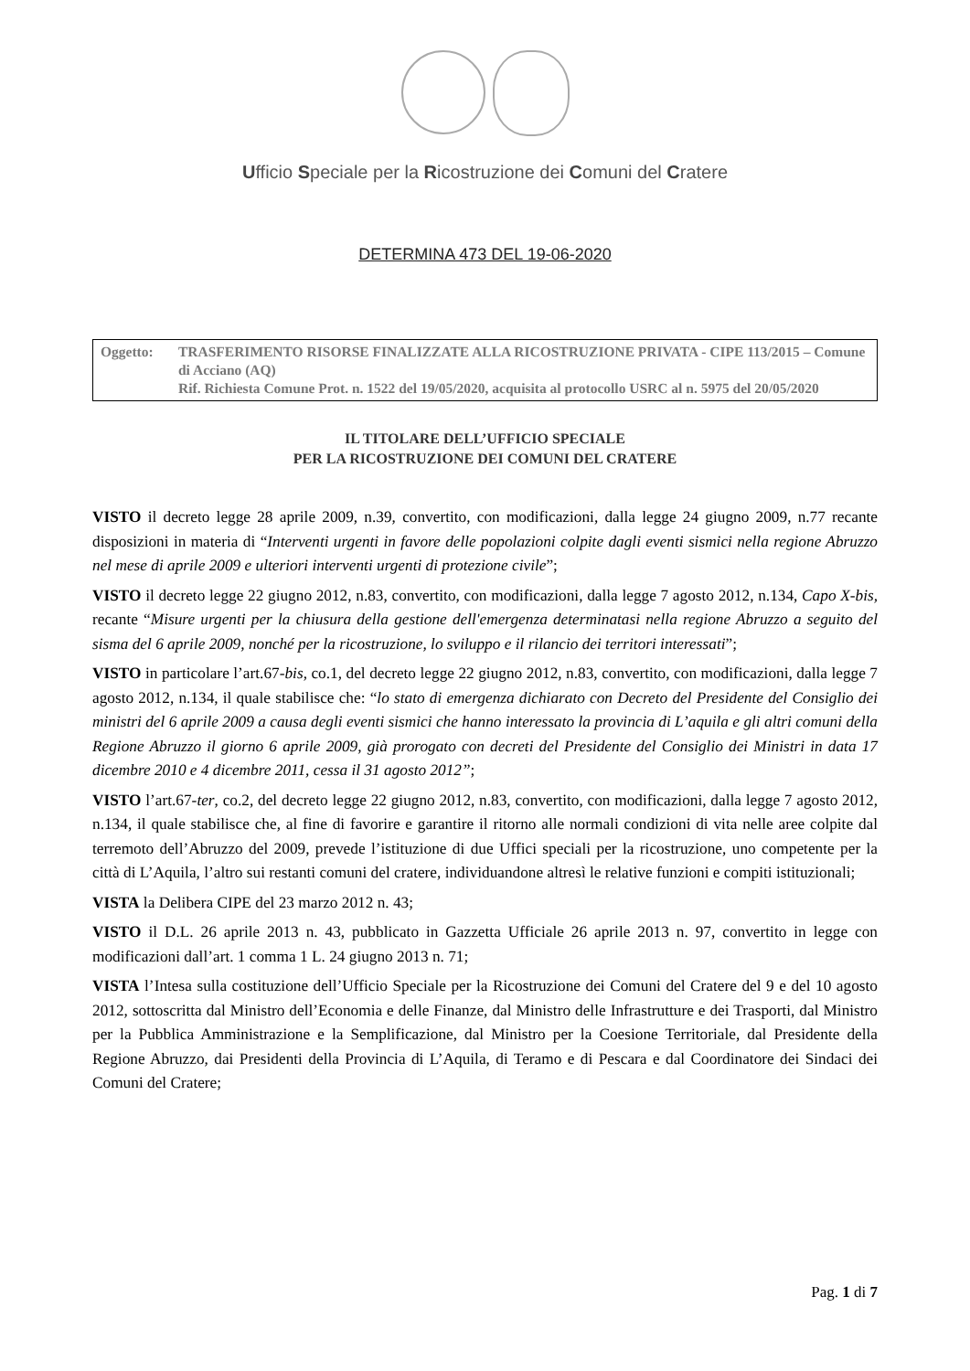Ufficio Speciale per la Ricostruzione dei Comuni del Cratere
DETERMINA 473 DEL 19-06-2020
Oggetto: TRASFERIMENTO RISORSE FINALIZZATE ALLA RICOSTRUZIONE PRIVATA - CIPE 113/2015 – Comune di Acciano (AQ)
Rif. Richiesta Comune Prot. n. 1522 del 19/05/2020, acquisita al protocollo USRC al n. 5975 del 20/05/2020
IL TITOLARE DELL’UFFICIO SPECIALE
PER LA RICOSTRUZIONE DEI COMUNI DEL CRATERE
VISTO il decreto legge 28 aprile 2009, n.39, convertito, con modificazioni, dalla legge 24 giugno 2009, n.77 recante disposizioni in materia di “Interventi urgenti in favore delle popolazioni colpite dagli eventi sismici nella regione Abruzzo nel mese di aprile 2009 e ulteriori interventi urgenti di protezione civile”;
VISTO il decreto legge 22 giugno 2012, n.83, convertito, con modificazioni, dalla legge 7 agosto 2012, n.134, Capo X-bis, recante “Misure urgenti per la chiusura della gestione dell'emergenza determinatasi nella regione Abruzzo a seguito del sisma del 6 aprile 2009, nonché per la ricostruzione, lo sviluppo e il rilancio dei territori interessati”;
VISTO in particolare l’art.67-bis, co.1, del decreto legge 22 giugno 2012, n.83, convertito, con modificazioni, dalla legge 7 agosto 2012, n.134, il quale stabilisce che: “lo stato di emergenza dichiarato con Decreto del Presidente del Consiglio dei ministri del 6 aprile 2009 a causa degli eventi sismici che hanno interessato la provincia di L’aquila e gli altri comuni della Regione Abruzzo il giorno 6 aprile 2009, già prorogato con decreti del Presidente del Consiglio dei Ministri in data 17 dicembre 2010 e 4 dicembre 2011, cessa il 31 agosto 2012”;
VISTO l’art.67-ter, co.2, del decreto legge 22 giugno 2012, n.83, convertito, con modificazioni, dalla legge 7 agosto 2012, n.134, il quale stabilisce che, al fine di favorire e garantire il ritorno alle normali condizioni di vita nelle aree colpite dal terremoto dell’Abruzzo del 2009, prevede l’istituzione di due Uffici speciali per la ricostruzione, uno competente per la città di L’Aquila, l’altro sui restanti comuni del cratere, individuandone altresì le relative funzioni e compiti istituzionali;
VISTA la Delibera CIPE del 23 marzo 2012 n. 43;
VISTO il D.L. 26 aprile 2013 n. 43, pubblicato in Gazzetta Ufficiale 26 aprile 2013 n. 97, convertito in legge con modificazioni dall’art. 1 comma 1 L. 24 giugno 2013 n. 71;
VISTA l’Intesa sulla costituzione dell’Ufficio Speciale per la Ricostruzione dei Comuni del Cratere del 9 e del 10 agosto 2012, sottoscritta dal Ministro dell’Economia e delle Finanze, dal Ministro delle Infrastrutture e dei Trasporti, dal Ministro per la Pubblica Amministrazione e la Semplificazione, dal Ministro per la Coesione Territoriale, dal Presidente della Regione Abruzzo, dai Presidenti della Provincia di L’Aquila, di Teramo e di Pescara e dal Coordinatore dei Sindaci dei Comuni del Cratere;
Pag. 1 di 7